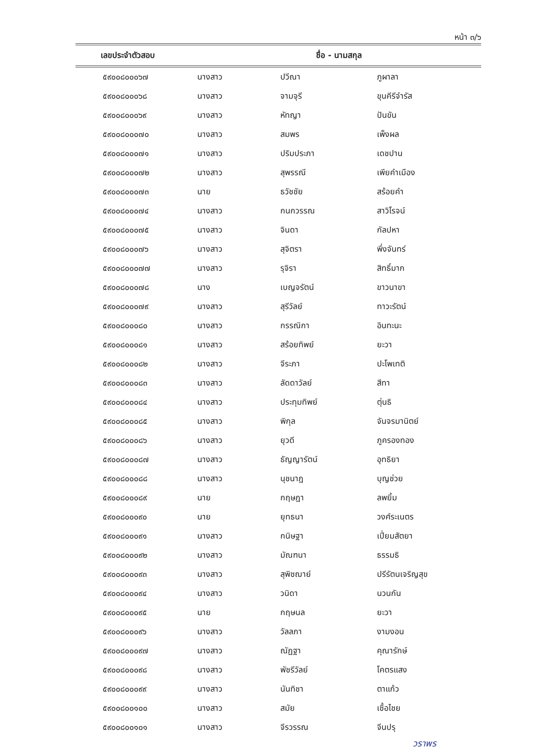หน้า ๓/๖
| เลขประจำตัวสอบ | ชื่อ - นามสกุล | | |
| --- | --- | --- | --- |
| ๕๙๐๐๘๐๐๐๖๗ | นางสาว | ปวีณา | ภูผาลา |
| ๕๙๐๐๘๐๐๐๖๘ | นางสาว | จามจุรี | ขุนคีรีจำรัส |
| ๕๙๐๐๘๐๐๐๖๙ | นางสาว | หัทญา | ปันขัน |
| ๕๙๐๐๘๐๐๐๗๐ | นางสาว | สมพร | เพ็งผล |
| ๕๙๐๐๘๐๐๐๗๑ | นางสาว | ปริมประภา | เดชปาน |
| ๕๙๐๐๘๐๐๐๗๒ | นางสาว | สุพรรณี | เพียคำเมือง |
| ๕๙๐๐๘๐๐๐๗๓ | นาย | ธวัชชัย | สร้อยคำ |
| ๕๙๐๐๘๐๐๐๗๔ | นางสาว | กนกวรรณ | สาวิโรจน์ |
| ๕๙๐๐๘๐๐๐๗๕ | นางสาว | จินดา | กัลปหา |
| ๕๙๐๐๘๐๐๐๗๖ | นางสาว | สุจิตรา | พึ่งจันทร์ |
| ๕๙๐๐๘๐๐๐๗๗ | นางสาว | รุจิรา | สิทธิ์มาก |
| ๕๙๐๐๘๐๐๐๗๘ | นาง | เบญจรัตน์ | ขาวนาขา |
| ๕๙๐๐๘๐๐๐๗๙ | นางสาว | สุรีวัลย์ | ทาวะรัตน์ |
| ๕๙๐๐๘๐๐๐๘๐ | นางสาว | กรรณิกา | อินทะนะ |
| ๕๙๐๐๘๐๐๐๘๑ | นางสาว | สร้อยทิพย์ | ยะวา |
| ๕๙๐๐๘๐๐๐๘๒ | นางสาว | จีระภา | ปะโพเทติ |
| ๕๙๐๐๘๐๐๐๘๓ | นางสาว | ลัดดาวัลย์ | สีทา |
| ๕๙๐๐๘๐๐๐๘๔ | นางสาว | ประทุมทิพย์ | ตุ่นธิ |
| ๕๙๐๐๘๐๐๐๘๕ | นางสาว | พิกุล | จันจรมานิตย์ |
| ๕๙๐๐๘๐๐๐๘๖ | นางสาว | ยุวดี | ภูครองทอง |
| ๕๙๐๐๘๐๐๐๘๗ | นางสาว | ธัญญารัตน์ | อุทธิยา |
| ๕๙๐๐๘๐๐๐๘๘ | นางสาว | นุชนาฎ | บุญช่วย |
| ๕๙๐๐๘๐๐๐๘๙ | นาย | กฤษฎา | ลพยิ้ม |
| ๕๙๐๐๘๐๐๐๙๐ | นาย | ยุทธนา | วงศ์ระเนตร |
| ๕๙๐๐๘๐๐๐๙๑ | นางสาว | กนิษฐา | เปี่ยมสัตยา |
| ๕๙๐๐๘๐๐๐๙๒ | นางสาว | มัณฑนา | ธรรมธิ |
| ๕๙๐๐๘๐๐๐๙๓ | นางสาว | สุพิชฌาย์ | ปรีรัตนเจริญสุข |
| ๕๙๐๐๘๐๐๐๙๔ | นางสาว | วนิดา | นวนกัน |
| ๕๙๐๐๘๐๐๐๙๕ | นาย | กฤษนล | ยะวา |
| ๕๙๐๐๘๐๐๐๙๖ | นางสาว | วัลลภา | งามงอน |
| ๕๙๐๐๘๐๐๐๙๗ | นางสาว | ณัฏฐา | คุณารักษ์ |
| ๕๙๐๐๘๐๐๐๙๘ | นางสาว | พัชรีวัลย์ | โคตรแสง |
| ๕๙๐๐๘๐๐๐๙๙ | นางสาว | นันทิชา | ตาแก้ว |
| ๕๙๐๐๘๐๐๑๐๐ | นางสาว | สมัย | เชื้อไชย |
| ๕๙๐๐๘๐๐๑๐๑ | นางสาว | จีรวรรณ | จีนปรุ |
วราพร